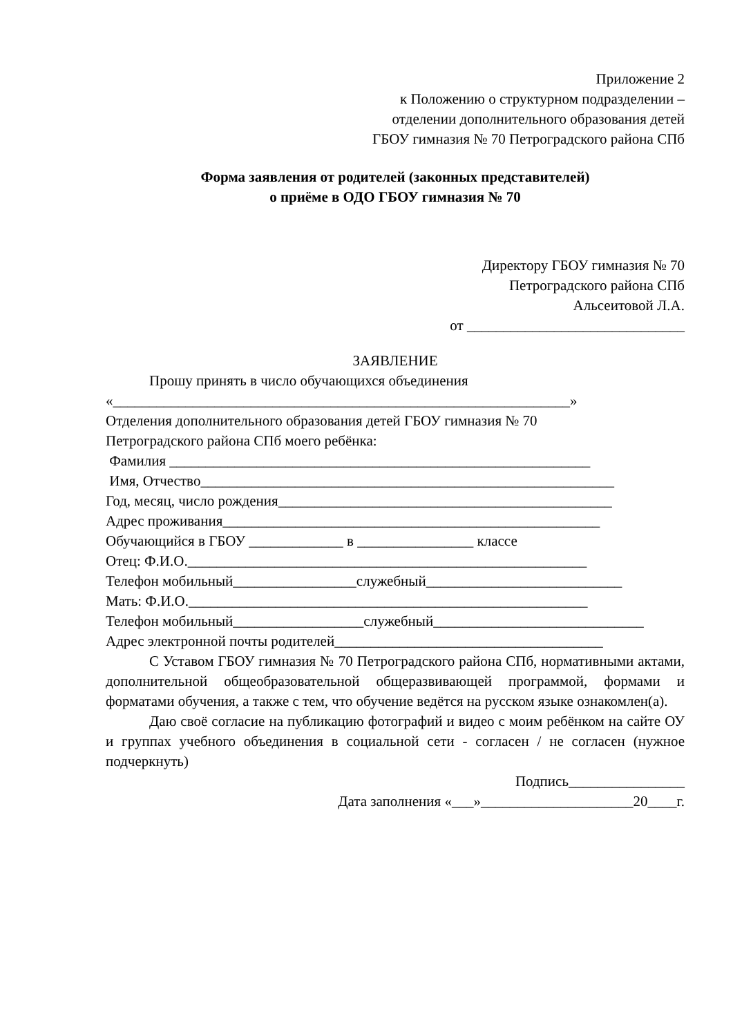Приложение 2
к Положению о структурном подразделении –
отделении дополнительного образования детей
ГБОУ гимназия № 70 Петроградского района СПб
Форма заявления от родителей (законных представителей)
о приёме в ОДО ГБОУ гимназия № 70
Директору ГБОУ гимназия № 70
Петроградского района СПб
Альсеитовой Л.А.
от ______________________________
ЗАЯВЛЕНИЕ
Прошу принять в число обучающихся объединения
«_______________________________________________________________»
Отделения дополнительного образования детей ГБОУ гимназия № 70
Петроградского района СПб моего ребёнка:
Фамилия __________________________________________________________
Имя, Отчество_________________________________________________________
Год, месяц, число рождения______________________________________________
Адрес проживания____________________________________________________
Обучающийся в ГБОУ _____________ в ________________ классе
Отец: Ф.И.О._______________________________________________________
Телефон мобильный_________________служебный___________________________
Мать: Ф.И.О._______________________________________________________
Телефон мобильный__________________служебный_____________________________
Адрес электронной почты родителей_____________________________________
С Уставом ГБОУ гимназия № 70 Петроградского района СПб, нормативными актами, дополнительной общеобразовательной общеразвивающей программой, формами и форматами обучения, а также с тем, что обучение ведётся на русском языке ознакомлен(а).
Даю своё согласие на публикацию фотографий и видео с моим ребёнком на сайте ОУ и группах учебного объединения в социальной сети - согласен / не согласен (нужное подчеркнуть)
Подпись________________
Дата заполнения «___»_____________________20____г.